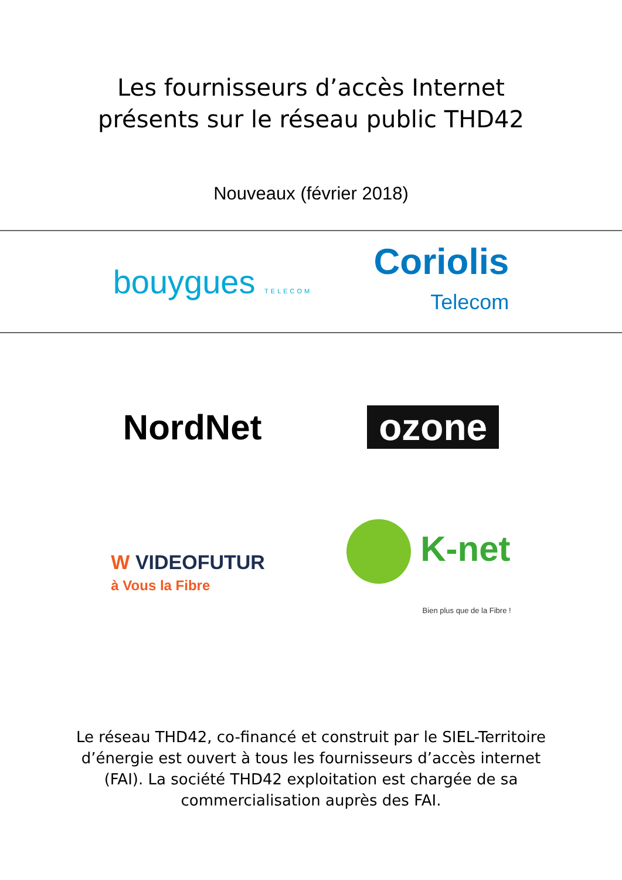Les fournisseurs d’accès Internet
présents sur le réseau public THD42
Nouveaux (février 2018)
bouygues TELECOM
Coriolis
Telecom
NordNet ozone
W VIDEOFUTUR
à Vous la Fibre
K-net
Bien plus que de la Fibre !
Le réseau THD42, co-financé et construit par le SIEL-Territoire d’énergie est ouvert à tous les fournisseurs d’accès internet (FAI). La société THD42 exploitation est chargée de sa commercialisation auprès des FAI.